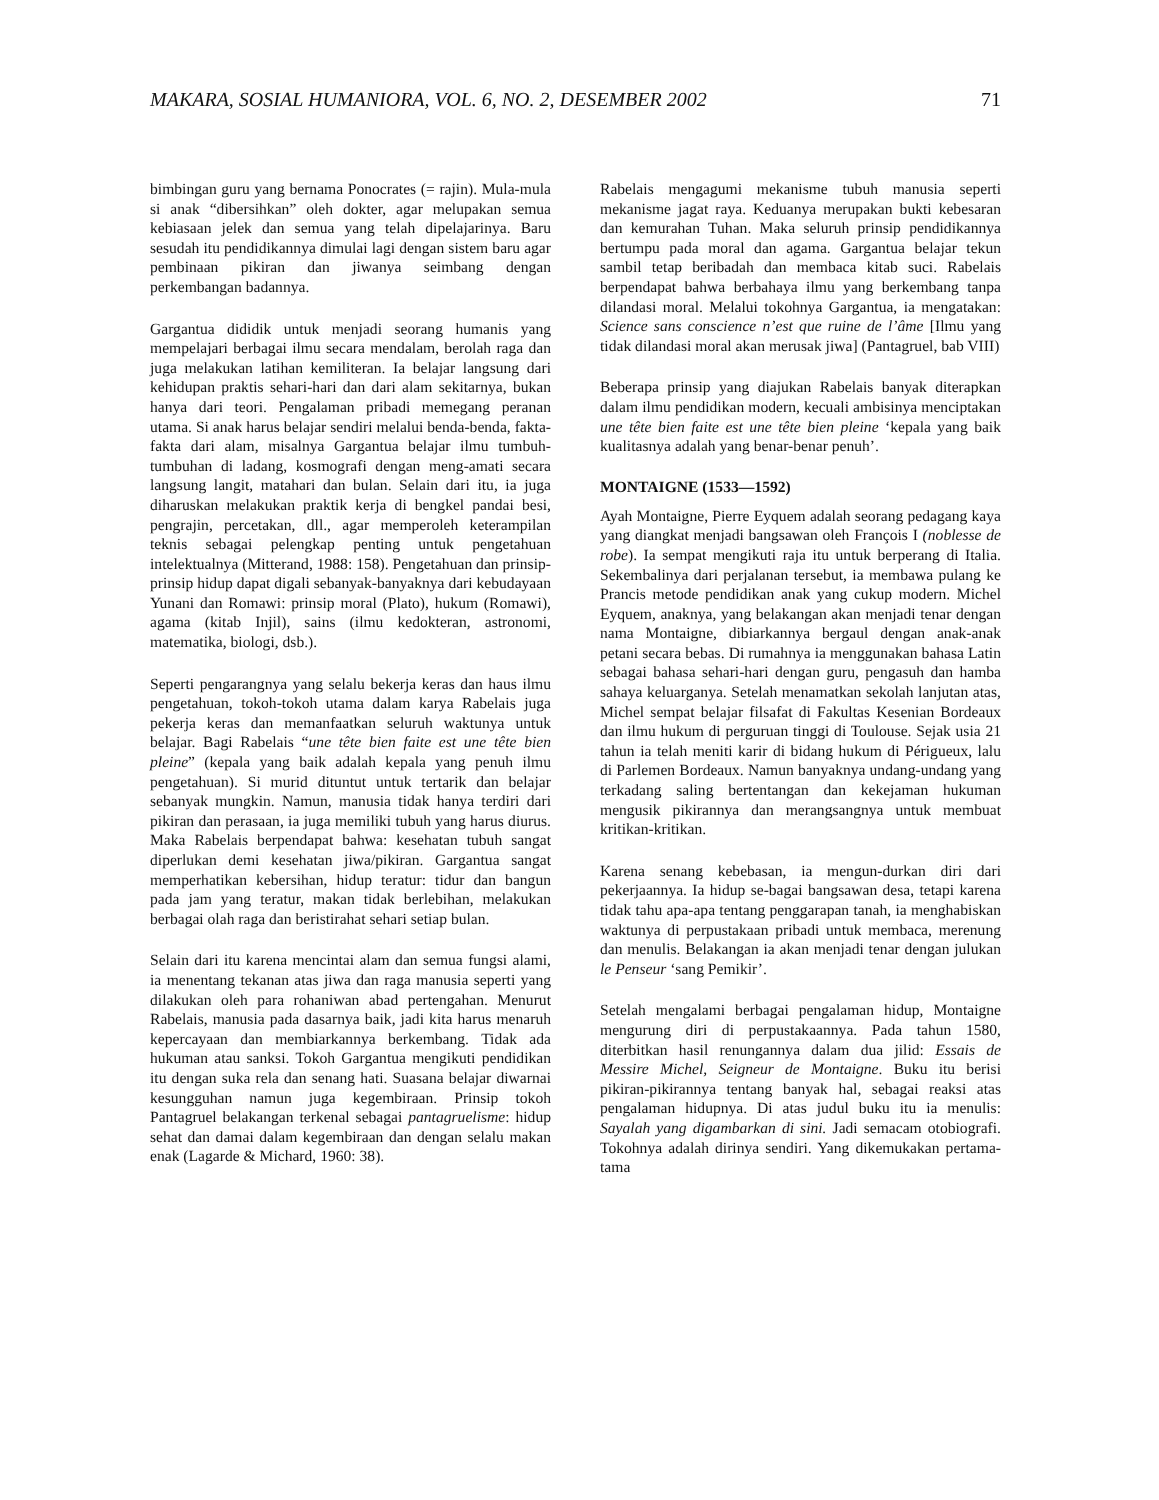MAKARA, SOSIAL HUMANIORA, VOL. 6, NO. 2, DESEMBER 2002 71
bimbingan guru yang bernama Ponocrates (= rajin). Mula-mula si anak “dibersihkan” oleh dokter, agar melupakan semua kebiasaan jelek dan semua yang telah dipelajarinya. Baru sesudah itu pendidikannya dimulai lagi dengan sistem baru agar pembinaan pikiran dan jiwanya seimbang dengan perkembangan badannya.
Gargantua dididik untuk menjadi seorang humanis yang mempelajari berbagai ilmu secara mendalam, berolah raga dan juga melakukan latihan kemiliteran. Ia belajar langsung dari kehidupan praktis sehari-hari dan dari alam sekitarnya, bukan hanya dari teori. Pengalaman pribadi memegang peranan utama. Si anak harus belajar sendiri melalui benda-benda, fakta-fakta dari alam, misalnya Gargantua belajar ilmu tumbuh-tumbuhan di ladang, kosmografi dengan meng-amati secara langsung langit, matahari dan bulan. Selain dari itu, ia juga diharuskan melakukan praktik kerja di bengkel pandai besi, pengrajin, percetakan, dll., agar memperoleh keterampilan teknis sebagai pelengkap penting untuk pengetahuan intelektualnya (Mitterand, 1988: 158). Pengetahuan dan prinsip-prinsip hidup dapat digali sebanyak-banyaknya dari kebudayaan Yunani dan Romawi: prinsip moral (Plato), hukum (Romawi), agama (kitab Injil), sains (ilmu kedokteran, astronomi, matematika, biologi, dsb.).
Seperti pengarangnya yang selalu bekerja keras dan haus ilmu pengetahuan, tokoh-tokoh utama dalam karya Rabelais juga pekerja keras dan memanfaatkan seluruh waktunya untuk belajar. Bagi Rabelais “une tête bien faite est une tête bien pleine” (kepala yang baik adalah kepala yang penuh ilmu pengetahuan). Si murid dituntut untuk tertarik dan belajar sebanyak mungkin. Namun, manusia tidak hanya terdiri dari pikiran dan perasaan, ia juga memiliki tubuh yang harus diurus. Maka Rabelais berpendapat bahwa: kesehatan tubuh sangat diperlukan demi kesehatan jiwa/pikiran. Gargantua sangat memperhatikan kebersihan, hidup teratur: tidur dan bangun pada jam yang teratur, makan tidak berlebihan, melakukan berbagai olah raga dan beristirahat sehari setiap bulan.
Selain dari itu karena mencintai alam dan semua fungsi alami, ia menentang tekanan atas jiwa dan raga manusia seperti yang dilakukan oleh para rohaniwan abad pertengahan. Menurut Rabelais, manusia pada dasarnya baik, jadi kita harus menaruh kepercayaan dan membiarkannya berkembang. Tidak ada hukuman atau sanksi. Tokoh Gargantua mengikuti pendidikan itu dengan suka rela dan senang hati. Suasana belajar diwarnai kesungguhan namun juga kegembiraan. Prinsip tokoh Pantagruel belakangan terkenal sebagai pantagruelisme: hidup sehat dan damai dalam kegembiraan dan dengan selalu makan enak (Lagarde & Michard, 1960: 38).
Rabelais mengagumi mekanisme tubuh manusia seperti mekanisme jagat raya. Keduanya merupakan bukti kebesaran dan kemurahan Tuhan. Maka seluruh prinsip pendidikannya bertumpu pada moral dan agama. Gargantua belajar tekun sambil tetap beribadah dan membaca kitab suci. Rabelais berpendapat bahwa berbahaya ilmu yang berkembang tanpa dilandasi moral. Melalui tokohnya Gargantua, ia mengatakan: Science sans conscience n’est que ruine de l’âme [Ilmu yang tidak dilandasi moral akan merusak jiwa] (Pantagruel, bab VIII)
Beberapa prinsip yang diajukan Rabelais banyak diterapkan dalam ilmu pendidikan modern, kecuali ambisinya menciptakan une tête bien faite est une tête bien pleine ‘kepala yang baik kualitasnya adalah yang benar-benar penuh’.
MONTAIGNE (1533—1592)
Ayah Montaigne, Pierre Eyquem adalah seorang pedagang kaya yang diangkat menjadi bangsawan oleh François I (noblesse de robe). Ia sempat mengikuti raja itu untuk berperang di Italia. Sekembalinya dari perjalanan tersebut, ia membawa pulang ke Prancis metode pendidikan anak yang cukup modern. Michel Eyquem, anaknya, yang belakangan akan menjadi tenar dengan nama Montaigne, dibiarkannya bergaul dengan anak-anak petani secara bebas. Di rumahnya ia menggunakan bahasa Latin sebagai bahasa sehari-hari dengan guru, pengasuh dan hamba sahaya keluarganya. Setelah menamatkan sekolah lanjutan atas, Michel sempat belajar filsafat di Fakultas Kesenian Bordeaux dan ilmu hukum di perguruan tinggi di Toulouse. Sejak usia 21 tahun ia telah meniti karir di bidang hukum di Périgueux, lalu di Parlemen Bordeaux. Namun banyaknya undang-undang yang terkadang saling bertentangan dan kekejaman hukuman mengusik pikirannya dan merangsangnya untuk membuat kritikan-kritikan.
Karena senang kebebasan, ia mengun-durkan diri dari pekerjaannya. Ia hidup se-bagai bangsawan desa, tetapi karena tidak tahu apa-apa tentang penggarapan tanah, ia menghabiskan waktunya di perpustakaan pribadi untuk membaca, merenung dan menulis. Belakangan ia akan menjadi tenar dengan julukan le Penseur ‘sang Pemikir’.
Setelah mengalami berbagai pengalaman hidup, Montaigne mengurung diri di perpustakaannya. Pada tahun 1580, diterbitkan hasil renungannya dalam dua jilid: Essais de Messire Michel, Seigneur de Montaigne. Buku itu berisi pikiran-pikirannya tentang banyak hal, sebagai reaksi atas pengalaman hidupnya. Di atas judul buku itu ia menulis: Sayalah yang digambarkan di sini. Jadi semacam otobiografi. Tokohnya adalah dirinya sendiri. Yang dikemukakan pertama-tama